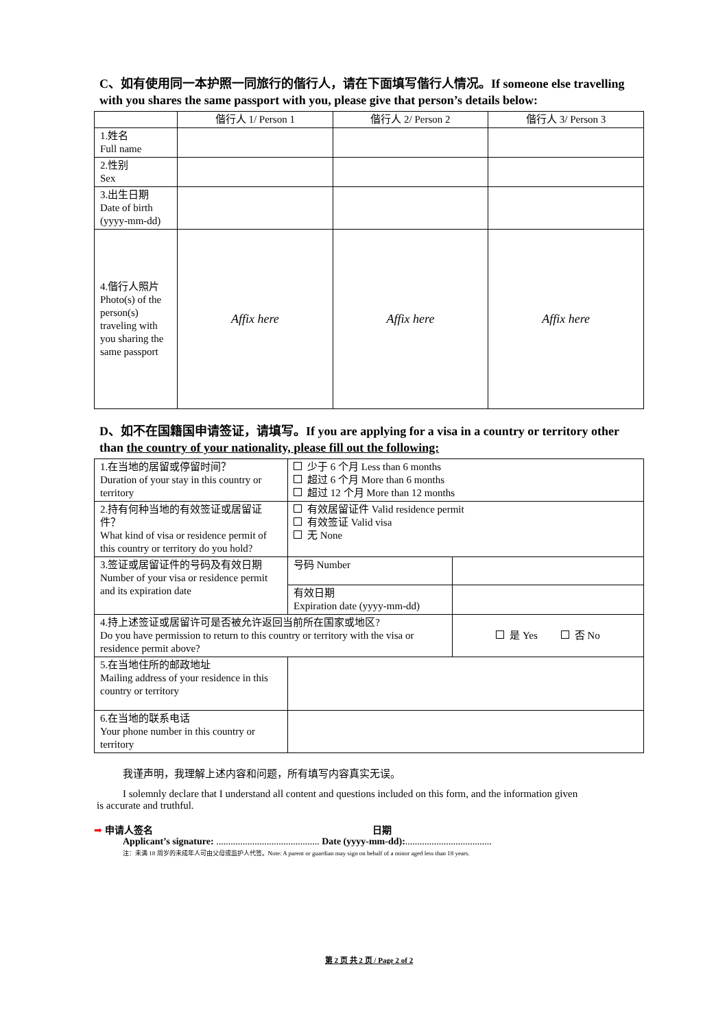C、如有使用同一本护照一同旅行的偕行人，请在下面填写偕行人情况。If someone else travelling with you shares the same passport with you, please give that person’s details below:
| | 偕行人 1/ Person 1 | 偕行人 2/ Person 2 | 偕行人 3/ Person 3 |
| 1.姓名 Full name | | | |
| 2.性别 Sex | | | |
| 3.出生日期 Date of birth (yyyy-mm-dd) | | | |
| 4.偕行人照片 Photo(s) of the person(s) traveling with you sharing the same passport | Affix here | Affix here | Affix here |
D、如不在国籍国申请签证，请填写。If you are applying for a visa in a country or territory other than the country of your nationality, please fill out the following:
| 1.在当地的居留或停留时间？ Duration of your stay in this country or territory | 少于 6 个月 Less than 6 months 超过 6 个月 More than 6 months 超过 12 个月 More than 12 months | |
| 2.持有何种当地的有效签证或居留证件？ What kind of visa or residence permit of this country or territory do you hold? | 有效居留证件 Valid residence permit 有效签证 Valid visa 无 None | |
| 3.签证或居留证件的号码及有效日期 Number of your visa or residence permit and its expiration date | 号码 Number | |
| | 有效日期 Expiration date (yyyy-mm-dd) | |
| 4.持上述签证或居留许可是否被允许返回当前所在国家或地区? Do you have permission to return to this country or territory with the visa or residence permit above? | | 是 Yes 否 No |
| 5.在当地住所的邮政地址 Mailing address of your residence in this country or territory | | |
| 6.在当地的联系电话 Your phone number in this country or territory | | |
我谨声明，我理解上述内容和问题，所有填写内容真实无误。
I solemnly declare that I understand all content and questions included on this form, and the information given
is accurate and truthful.
➡ 申请人签名 日期
Applicant’s signature: ........................................... Date (yyyy-mm-dd):....................................
注：未满 18 周岁的未成年人可由父母或监护人代签。Note: A parent or guardian may sign on behalf of a minor aged less than 18 years.
第 2 页 共 2 页 / Page 2 of 2